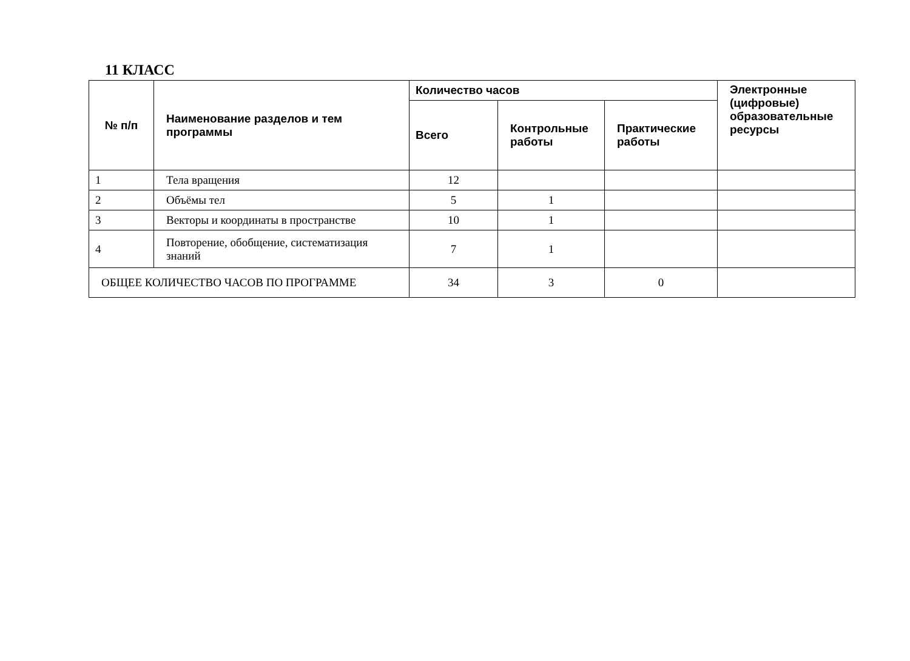11 КЛАСС
| № п/п | Наименование разделов и тем программы | Количество часов | | | Электронные (цифровые) образовательные ресурсы |
| --- | --- | --- | --- | --- | --- |
| | | Всего | Контрольные работы | Практические работы | |
| 1 | Тела вращения | 12 | | | |
| 2 | Объёмы тел | 5 | 1 | | |
| 3 | Векторы и координаты в пространстве | 10 | 1 | | |
| 4 | Повторение, обобщение, систематизация знаний | 7 | 1 | | |
| ОБЩЕЕ КОЛИЧЕСТВО ЧАСОВ ПО ПРОГРАММЕ | | 34 | 3 | 0 | |